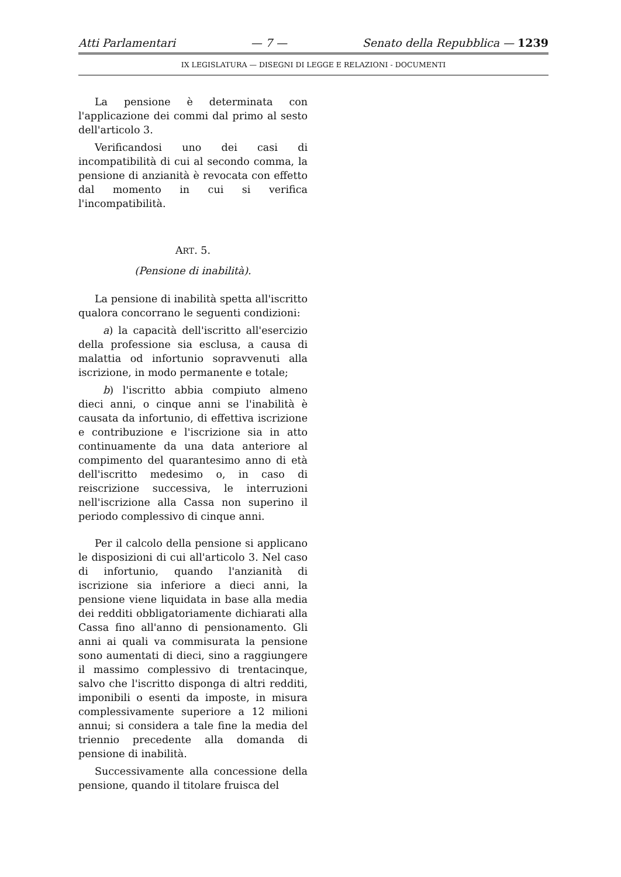Atti Parlamentari — 7 — Senato della Repubblica — 1239
IX LEGISLATURA — DISEGNI DI LEGGE E RELAZIONI - DOCUMENTI
La pensione è determinata con l'applicazione dei commi dal primo al sesto dell'articolo 3.
Verificandosi uno dei casi di incompatibilità di cui al secondo comma, la pensione di anzianità è revocata con effetto dal momento in cui si verifica l'incompatibilità.
ART. 5.
(Pensione di inabilità).
La pensione di inabilità spetta all'iscritto qualora concorrano le seguenti condizioni:
a) la capacità dell'iscritto all'esercizio della professione sia esclusa, a causa di malattia od infortunio sopravvenuti alla iscrizione, in modo permanente e totale;
b) l'iscritto abbia compiuto almeno dieci anni, o cinque anni se l'inabilità è causata da infortunio, di effettiva iscrizione e contribuzione e l'iscrizione sia in atto continuamente da una data anteriore al compimento del quarantesimo anno di età dell'iscritto medesimo o, in caso di reiscrizione successiva, le interruzioni nell'iscrizione alla Cassa non superino il periodo complessivo di cinque anni.
Per il calcolo della pensione si applicano le disposizioni di cui all'articolo 3. Nel caso di infortunio, quando l'anzianità di iscrizione sia inferiore a dieci anni, la pensione viene liquidata in base alla media dei redditi obbligatoriamente dichiarati alla Cassa fino all'anno di pensionamento. Gli anni ai quali va commisurata la pensione sono aumentati di dieci, sino a raggiungere il massimo complessivo di trentacinque, salvo che l'iscritto disponga di altri redditi, imponibili o esenti da imposte, in misura complessivamente superiore a 12 milioni annui; si considera a tale fine la media del triennio precedente alla domanda di pensione di inabilità.
Successivamente alla concessione della pensione, quando il titolare fruisca del